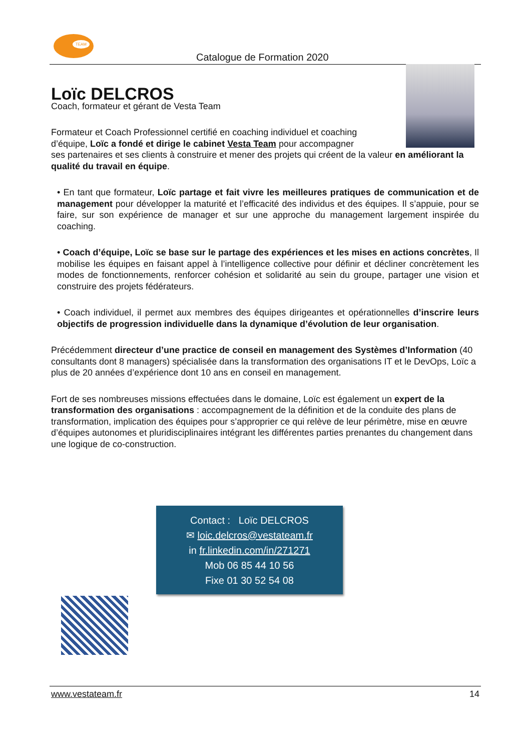TEAM
Catalogue de Formation 2020
Loïc DELCROS
Coach, formateur et gérant de Vesta Team
Formateur et Coach Professionnel certifié en coaching individuel et coaching d’équipe, Loïc a fondé et dirige le cabinet Vesta Team pour accompagner
ses partenaires et ses clients à construire et mener des projets qui créent de la valeur en améliorant la qualité du travail en équipe.
• En tant que formateur, Loïc partage et fait vivre les meilleures pratiques de communication et de management pour développer la maturité et l’efficacité des individus et des équipes. Il s’appuie, pour se faire, sur son expérience de manager et sur une approche du management largement inspirée du coaching.
• Coach d’équipe, Loïc se base sur le partage des expériences et les mises en actions concrètes, Il mobilise les équipes en faisant appel à l’intelligence collective pour définir et décliner concrètement les modes de fonctionnements, renforcer cohésion et solidarité au sein du groupe, partager une vision et construire des projets fédérateurs.
• Coach individuel, il permet aux membres des équipes dirigeantes et opérationnelles d’inscrire leurs objectifs de progression individuelle dans la dynamique d’évolution de leur organisation.
Précédemment directeur d’une practice de conseil en management des Systèmes d’Information (40 consultants dont 8 managers) spécialisée dans la transformation des organisations IT et le DevOps, Loïc a plus de 20 années d’expérience dont 10 ans en conseil en management.
Fort de ses nombreuses missions effectuées dans le domaine, Loïc est également un expert de la transformation des organisations : accompagnement de la définition et de la conduite des plans de transformation, implication des équipes pour s’approprier ce qui relève de leur périmètre, mise en œuvre d’équipes autonomes et pluridisciplinaires intégrant les différentes parties prenantes du changement dans une logique de co-construction.
Contact : Loïc DELCROS
✉ loic.delcros@vestateam.fr
in fr.linkedin.com/in/271271
Mob 06 85 44 10 56
Fixe 01 30 52 54 08
www.vestateam.fr 14